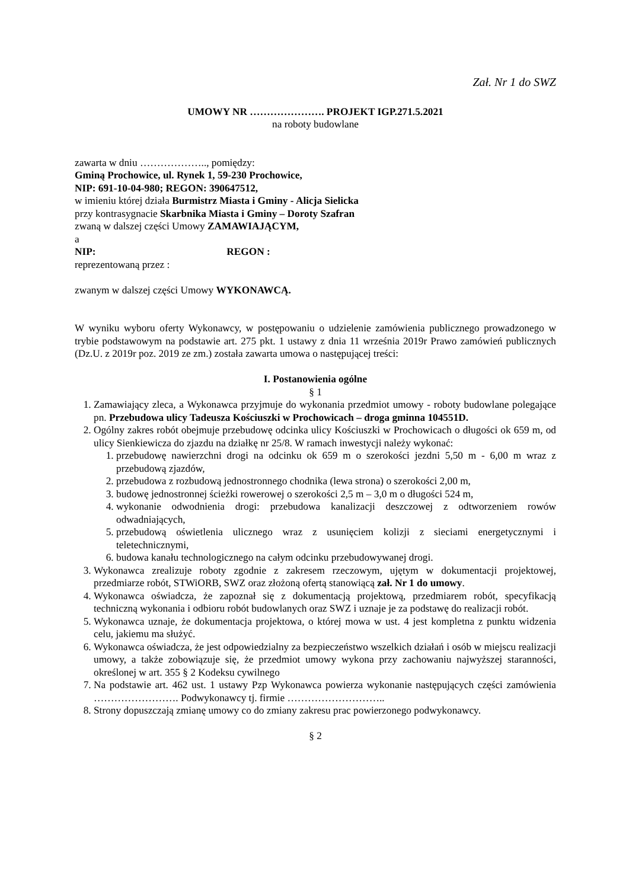Zał. Nr 1 do SWZ
UMOWY NR …………………. PROJEKT IGP.271.5.2021
na roboty budowlane
zawarta w dniu ……………….., pomiędzy:
Gminą Prochowice, ul. Rynek 1, 59-230 Prochowice,
NIP: 691-10-04-980; REGON: 390647512,
w imieniu której działa Burmistrz Miasta i Gminy - Alicja Sielicka
przy kontrasygnacie Skarbnika Miasta i Gminy – Doroty Szafran
zwaną w dalszej części Umowy ZAMAWIAJĄCYM,
a
NIP: REGON :
reprezentowaną przez :
zwanym w dalszej części Umowy WYKONAWCĄ.
W wyniku wyboru oferty Wykonawcy, w postępowaniu o udzielenie zamówienia publicznego prowadzonego w trybie podstawowym na podstawie art. 275 pkt. 1 ustawy z dnia 11 września 2019r Prawo zamówień publicznych (Dz.U. z 2019r poz. 2019 ze zm.) została zawarta umowa o następującej treści:
I. Postanowienia ogólne
§ 1
1. Zamawiający zleca, a Wykonawca przyjmuje do wykonania przedmiot umowy - roboty budowlane polegające pn. Przebudowa ulicy Tadeusza Kościuszki w Prochowicach – droga gminna 104551D.
2. Ogólny zakres robót obejmuje przebudowę odcinka ulicy Kościuszki w Prochowicach o długości ok 659 m, od ulicy Sienkiewicza do zjazdu na działkę nr 25/8. W ramach inwestycji należy wykonać:
1. przebudowę nawierzchni drogi na odcinku ok 659 m o szerokości jezdni 5,50 m - 6,00 m wraz z przebudową zjazdów,
2. przebudowa z rozbudową jednostronnego chodnika (lewa strona) o szerokości 2,00 m,
3. budowę jednostronnej ścieżki rowerowej o szerokości 2,5 m – 3,0 m o długości 524 m,
4. wykonanie odwodnienia drogi: przebudowa kanalizacji deszczowej z odtworzeniem rowów odwadniających,
5. przebudową oświetlenia ulicznego wraz z usunięciem kolizji z sieciami energetycznymi i teletechnicznymi,
6. budowa kanału technologicznego na całym odcinku przebudowywanej drogi.
3. Wykonawca zrealizuje roboty zgodnie z zakresem rzeczowym, ujętym w dokumentacji projektowej, przedmiarze robót, STWiORB, SWZ oraz złożoną ofertą stanowiącą zał. Nr 1 do umowy.
4. Wykonawca oświadcza, że zapoznał się z dokumentacją projektową, przedmiarem robót, specyfikacją techniczną wykonania i odbioru robót budowlanych oraz SWZ i uznaje je za podstawę do realizacji robót.
5. Wykonawca uznaje, że dokumentacja projektowa, o której mowa w ust. 4 jest kompletna z punktu widzenia celu, jakiemu ma służyć.
6. Wykonawca oświadcza, że jest odpowiedzialny za bezpieczeństwo wszelkich działań i osób w miejscu realizacji umowy, a także zobowiązuje się, że przedmiot umowy wykona przy zachowaniu najwyższej staranności, określonej w art. 355 § 2 Kodeksu cywilnego
7. Na podstawie art. 462 ust. 1 ustawy Pzp Wykonawca powierza wykonanie następujących części zamówienia ……………………. Podwykonawcy tj. firmie ………………………..
8. Strony dopuszczają zmianę umowy co do zmiany zakresu prac powierzonego podwykonawcy.
§ 2